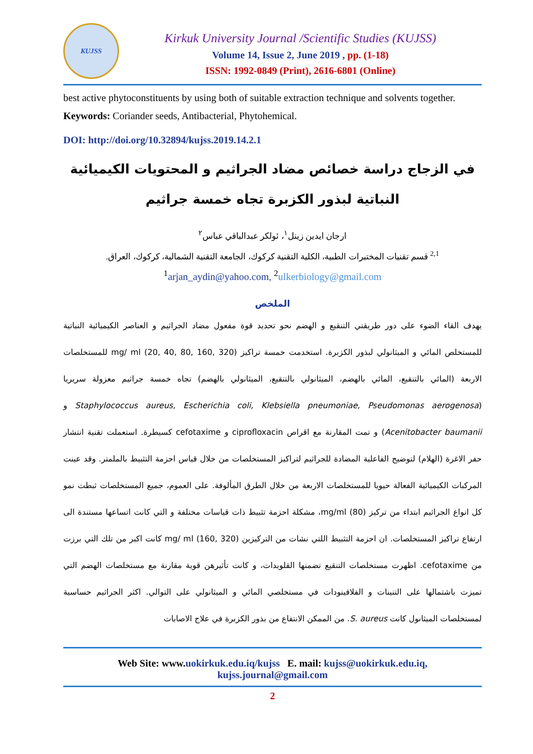KUJSS
Kirkuk University Journal /Scientific Studies (KUJSS)
Volume 14, Issue 2, June 2019 , pp. (1-18)
ISSN: 1992-0849 (Print), 2616-6801 (Online)
best active phytoconstituents by using both of suitable extraction technique and solvents together.
Keywords: Coriander seeds, Antibacterial, Phytohemical.
DOI: http://doi.org/10.32894/kujss.2019.14.2.1
في الزجاج دراسة خصائص مضاد الجراثيم و المحتويات الكيميائية النباتية لبذور الكزبرة تجاه خمسة جراثيم
ارجان ايدين زينل<sup>١</sup>، ئولكر عبدالباقي عباس<sup>٢</sup>
<sup>2,1</sup> قسم تقنيات المختبرات الطبية، الكلية التقنية كركوك، الجامعة التقنية الشمالية، كركوك، العراق.
<sup>1</sup> arjan_aydin@yahoo.com, <sup>2</sup>ulkerbiology@gmail.com
الملخص
يهدف القاء الضوء على دور طريقتي التنقيع و الهضم نحو تحديد قوة مفعول مضاد الجراثيم و العناصر الكيميائية النباتية للمستخلص المائي و الميثانولي لبذور الكزبرة. استخدمت خمسة تراكيز mg/ ml (20, 40, 80, 160, 320) للمستخلصات الاربعة (المائي بالتنقيع، المائي بالهضم، الميثانولي بالتنقيع، الميثانولي بالهضم) تجاه خمسة جراثيم معزولة سريريا (Staphylococcus aureus, Escherichia coli, Klebsiella pneumoniae, Pseudomonas aerogenosa و Acenitobacter baumanii) و تمت المقارنة مع اقراص ciprofloxacin و cefotaxime كسيطرة. استعملت تقنية انتشار حفر الاغرة (الهلام) لتوضيح الفاعلية المضادة للجراثيم لتراكيز المستخلصات من خلال قياس احزمة التثبيط بالملمتر. وقد عينت المركبات الكيميائية الفعالة حيويا للمستخلصات الاربعة من خلال الطرق المألوفة. على العموم، جميع المستخلصات ثبطت نمو كل انواع الجراثيم ابتداء من تركيز mg/ml (80)، مشكلة احزمة تثبيط ذات قياسات مختلفة و التي كانت اتساعها مستندة الى ارتفاع تراكيز المستخلصات. ان احزمة التثبيط اللتي نشات من التركيزين mg/ ml (160, 320) كانت اكبر من تلك التي برزت من cefotaxime. اظهرت مستخلصات التنقيع تضمنها القلويدات، و كانت تأثيرهن قوية مقارنة مع مستخلصات الهضم التي تميزت باشتمالها على التنينات و الفلافينودات في مستخلصي المائي و الميثانولي على التوالي. اكثر الجراثيم حساسية لمستخلصات الميثانول كانت S. aureus. من الممكن الانتفاع من بذور الكزبرة في علاج الاصابات
Web Site: www.uokirkuk.edu.iq/kujss E. mail: kujss@uokirkuk.edu.iq,
kujss.journal@gmail.com
2